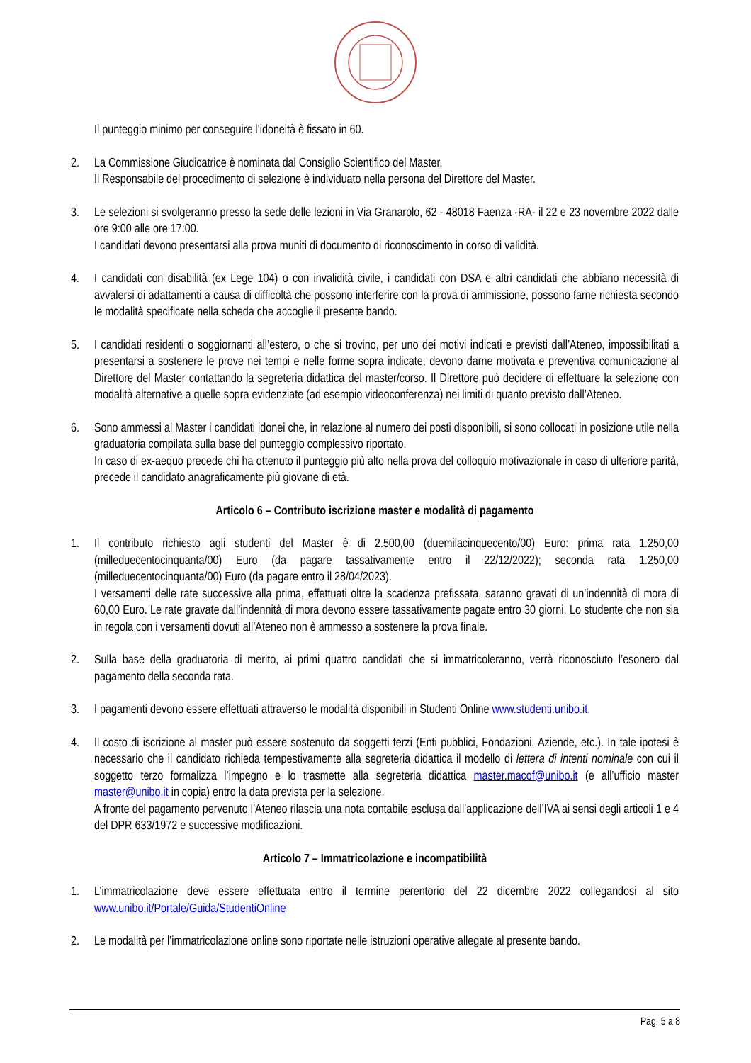Il punteggio minimo per conseguire l’idoneità è fissato in 60.
2. La Commissione Giudicatrice è nominata dal Consiglio Scientifico del Master.
Il Responsabile del procedimento di selezione è individuato nella persona del Direttore del Master.
3. Le selezioni si svolgeranno presso la sede delle lezioni in Via Granarolo, 62 - 48018 Faenza -RA- il 22 e 23 novembre 2022 dalle ore 9:00 alle ore 17:00.
I candidati devono presentarsi alla prova muniti di documento di riconoscimento in corso di validità.
4. I candidati con disabilità (ex Lege 104) o con invalidità civile, i candidati con DSA e altri candidati che abbiano necessità di avvalersi di adattamenti a causa di difficoltà che possono interferire con la prova di ammissione, possono farne richiesta secondo le modalità specificate nella scheda che accoglie il presente bando.
5. I candidati residenti o soggiornanti all’estero, o che si trovino, per uno dei motivi indicati e previsti dall’Ateneo, impossibilitati a presentarsi a sostenere le prove nei tempi e nelle forme sopra indicate, devono darne motivata e preventiva comunicazione al Direttore del Master contattando la segreteria didattica del master/corso. Il Direttore può decidere di effettuare la selezione con modalità alternative a quelle sopra evidenziate (ad esempio videoconferenza) nei limiti di quanto previsto dall’Ateneo.
6. Sono ammessi al Master i candidati idonei che, in relazione al numero dei posti disponibili, si sono collocati in posizione utile nella graduatoria compilata sulla base del punteggio complessivo riportato.
In caso di ex-aequo precede chi ha ottenuto il punteggio più alto nella prova del colloquio motivazionale in caso di ulteriore parità, precede il candidato anagraficamente più giovane di età.
Articolo 6 – Contributo iscrizione master e modalità di pagamento
1. Il contributo richiesto agli studenti del Master è di 2.500,00 (duemilacinquecento/00) Euro: prima rata 1.250,00 (milleduecentocinquanta/00) Euro (da pagare tassativamente entro il 22/12/2022); seconda rata 1.250,00 (milleduecentocinquanta/00) Euro (da pagare entro il 28/04/2023).
I versamenti delle rate successive alla prima, effettuati oltre la scadenza prefissata, saranno gravati di un’indennità di mora di 60,00 Euro. Le rate gravate dall’indennità di mora devono essere tassativamente pagate entro 30 giorni. Lo studente che non sia in regola con i versamenti dovuti all’Ateneo non è ammesso a sostenere la prova finale.
2. Sulla base della graduatoria di merito, ai primi quattro candidati che si immatricoleranno, verrà riconosciuto l’esonero dal pagamento della seconda rata.
3. I pagamenti devono essere effettuati attraverso le modalità disponibili in Studenti Online www.studenti.unibo.it.
4. Il costo di iscrizione al master può essere sostenuto da soggetti terzi (Enti pubblici, Fondazioni, Aziende, etc.). In tale ipotesi è necessario che il candidato richieda tempestivamente alla segreteria didattica il modello di lettera di intenti nominale con cui il soggetto terzo formalizza l’impegno e lo trasmette alla segreteria didattica master.macof@unibo.it (e all’ufficio master master@unibo.it in copia) entro la data prevista per la selezione.
A fronte del pagamento pervenuto l’Ateneo rilascia una nota contabile esclusa dall’applicazione dell’IVA ai sensi degli articoli 1 e 4 del DPR 633/1972 e successive modificazioni.
Articolo 7 – Immatricolazione e incompatibilità
1. L’immatricolazione deve essere effettuata entro il termine perentorio del 22 dicembre 2022 collegandosi al sito www.unibo.it/Portale/Guida/StudentiOnline
2. Le modalità per l’immatricolazione online sono riportate nelle istruzioni operative allegate al presente bando.
Pag. 5 a 8